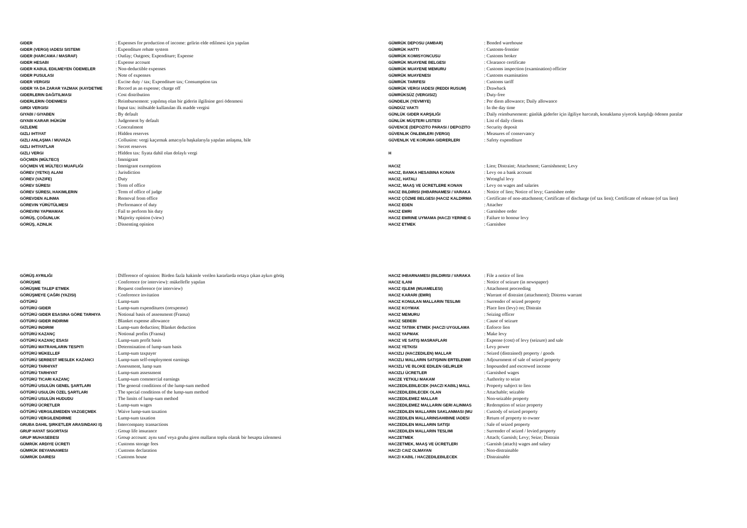| GIDER | : Expenses for production of income: gelirin elde edilmesi için yapılan |
| GIDER (VERGI) IADESI SISTEMI | : Expenditure rebate system |
| GIDER (HARCAMA / MASRAF) | : Outlay; Outgoes; Expenditure; Expense |
| GIDER HESABI | : Expense account |
| GIDER KABUL EDILMEYEN ÖDEMELER | : Non-deductible expenses |
| GIDER PUSULASI | : Note of expenses |
| GIDER VERGISI | : Excise duty / tax; Expenditure tax; Consumption tax |
| GIDER YA DA ZARAR YAZMAK (KAYDETME | : Record as an expense; charge off |
| GIDERLERIN DAĞITILMASI | : Cost distribution |
| GIDERLERIN ÖDENMESI | : Reimbursement: yapılmış olan bir giderin ilgilisine geri ödenmesi |
| GIRDI VERGISI | : Input tax: istihsalde kullanılan ilk madde vergisi |
| GIYABI / GIYABEN | : By default |
| GIYABI KARAR /HÜKÜM | : Judgement by default |
| GIZLEME | : Concealment |
| GIZLI IHTIYAT | : Hidden reserves |
| GIZLI ANLAŞMA / MUVAZA | : Collusion: vergi kaçırmak amacıyla başkalarıyla yapılan anlaşma, hile |
| GIZLI IHTIYATLAR | : Secret reserves |
| GIZLI VERGI | : Hidden tax: fiyata dahil olan dolaylı vergi |
| GÖÇMEN (MÜLTECI) | : Immigrant |
| GÖÇMEN VE MÜLTECI MUAFLIĞI | : Immigrant exemptions |
| GÖREV (YETKI) ALANI | : Jurisdiction |
| GÖREV (VAZIFE) | : Duty |
| GÖREV SÜRESI | : Term of office |
| GÖREV SÜRESI, HAKIMLERIN | : Term of office of judge |
| GÖREVDEN ALINMA | : Removal from office |
| GÖREVIN YÜRÜTÜLMESI | : Performance of duty |
| GÖREVINI YAPMAMAK | : Fail to perform his duty |
| GÖRÜŞ, ÇOĞUNLUK | : Majority opinion (view) |
| GÖRÜŞ, AZINLIK | : Dissenting opinion |
| GÖRÜŞ AYRILIĞI | : Difference of opinion: Birden fazla hakimle verilen kararlarda ortaya çıkan aykırı görüş |
| GÖRÜŞME | : Conference (or interview): mükellefle yapılan |
| GÖRÜŞME TALEP ETMEK | : Request conference (or interview) |
| GÖRÜŞMEYE ÇAĞRI (YAZISI) | : Conference invitation |
| GÖTÜRÜ | : Lump-sum |
| GÖTÜRÜ GIDER | : Lump-sum expenditures (orexpense) |
| GÖTÜRÜ GIDER ESASINA GÖRE TARHIYA | : Notional basis of assessment (Fransa) |
| GÖTÜRÜ GIDER INDIRIMI | : Blanket expense allowance |
| GÖTÜRÜ INDIRIM | : Lump-sum deduction; Blanket deduction |
| GÖTÜRÜ KAZANÇ | : Notional profits (Fransa) |
| GÖTÜRÜ KAZANÇ ESASI | : Lump-sum profit basis |
| GÖTÜRÜ MATRAHLARIN TESPITI | : Determination of lump-sum basis |
| GÖTÜRÜ MÜKELLEF | : Lump-sum taxpayer |
| GÖTÜRÜ SERBEST MESLEK KAZANCI | : Lump-sum self-employment earnings |
| GÖTÜRÜ TARHIYAT | : Assessment, lump sum |
| GÖTÜRÜ TARHIYAT | : Lump-sum assessment |
| GÖTÜRÜ TICARI KAZANÇ | : Lump-sum commercial earnings |
| GÖTÜRÜ USULÜN GENEL ŞARTLARI | : The general conditions of the lump-sum method |
| GÖTÜRÜ USULÜN ÖZEL ŞARTLARI | : The special conditions of the lump-sum method |
| GÖTÜRÜ USULÜN HUDUDU | : The limits of lump-sum method |
| GÖTÜRÜ ÜCRETLER | : Lump-sum wages |
| GÖTÜRÜ VERGILEMEDEN VAZGEÇMEK | : Waive lump-sum taxation |
| GÖTÜRÜ VERGILENDIRME | : Lump-sum taxation |
| GRUBA DAHIL ŞIRKETLER ARASINDAKI IŞ | : Intercompany transactions |
| GRUP HAYAT SIGORTASI | : Group life insurance |
| GRUP MUHASEBESI | : Group account: aynı sınıf veya gruba giren malların toplu olarak bir hesapta izlenmesi |
| GÜMRÜK ARDIYE ÜCRETI | : Customs storage fees |
| GÜMRÜK BEYANNAMESI | : Customs declaration |
| GÜMRÜK DAIRESI | : Customs house |
| GÜMRÜK DEPOSU (AMBAR) | : Bonded warehouse |
| GÜMRÜK HATTI | : Customs-frontier |
| GÜMRÜK KOMISYONCUSU | : Customs broker |
| GÜMRÜK MUAYENE BELGESI | : Clearance certificate |
| GÜMRÜK MUAYENE MEMURU | : Customs inspection (examination) officier |
| GÜMRÜK MUAYENESI | : Customs examination |
| GÜMRÜK TARIFESI | : Customs tariff |
| GÜMRÜK VERGI IADESI (REDDI RUSUM) | : Drawback |
| GÜMRÜKSÜZ (VERGISIZ) | : Duty-free |
| GÜNDELIK (YEVMIYE) | : Per diem allowance; Daily allowance |
| GÜNDÜZ VAKTI | : In the day time |
| GÜNLÜK GIDER KARŞILIĞI | : Daily reimbursement: günlük giderler için ilgiliye harcırah, konaklama yiyecek karşılığı ödenen paralar |
| GÜNLÜK MÜŞTERI LISTESI | : List of daily clients |
| GÜVENCE (DEPOZITO PARASI / DEPOZITO | : Security deposit |
| GÜVENLIK ÖNLEMLERI (VERGI) | : Measures of conservancy |
| GÜVENLIK VE KORUMA GIDRERLERI | : Safety expenditure |
| H | |
| HACIZ | : Lien; Distraint; Attachment; Garnishment; Levy |
| HACIZ, BANKA HESABINA KONAN | : Levy on a bank account |
| HACIZ, HATALI | : Wrongful levy |
| HACIZ, MAAŞ VE ÜCRETLERE KONAN | : Levy on wages and salaries |
| HACIZ BILDIRISI (IHBARNAMESI / VARAKA | : Notice of lien; Notice of levy; Garnishee order |
| HACIZ ÇÖZME BELGESI (HACIZ KALDIRMA | : Certificate of non-attachment; Certificate of discharge (of tax lien); Certificate of release (of tax lien) |
| HACIZ EDEN | : Attacher |
| HACIZ EMRI | : Garnishee order |
| HACIZ EMRINE UYMAMA (HACZI YERINE G | : Failure to honour levy |
| HACIZ ETMEK | : Garnishee |
| HACIZ IHBARNAMESI (BILDIRISI / VARAKA | : File a notice of lien |
| HACIZ ILANI | : Notice of seizure (in newspaper) |
| HACIZ IŞLEMI (MUAMELESI) | : Attachment proceeding |
| HACIZ KARARI (EMRI) | : Warrant of distraint (attachment); Distress warrant |
| HACIZ KONULAN MALLARIN TESLIMI | : Surrender of seized property |
| HACIZ KOYMAK | : Place lien (levy) on; Distrain |
| HACIZ MEMURU | : Seizing officer |
| HACIZ SEBEBI | : Cause of seizure |
| HACIZ TATBIK ETMEK (HACZI UYGULAMA | : Enforce lien |
| HACIZ YAPMAK | : Make levy |
| HACIZ VE SATIŞ MASRAFLARI | : Expense (cost) of levy (seizure) and sale |
| HACIZ YETKISI | : Levy power |
| HACIZLI (HACZEDILEN) MALLAR | : Seized (distrained) property / goods |
| HACIZLI MALLARIN SATIŞININ ERTELENMI | : Adjournment of sale of seized property |
| HACIZLI VE BLOKE EDILEN GELIRLER | : Impounded and escrowed income |
| HACIZLI ÜCRETLER | : Garnished wages |
| HACZE YETKILI MAKAM | : Authority to seize |
| HACZEDILEBILECEK (HACZI KABIL) MALL | : Property subject to lien |
| HACZEDILEBILECEK OLAN | : Attachable; seizable |
| HACZEDILEMEZ MALLAR | : Non-seizable property |
| HACZEDILEMEZ MALLARIN GERI ALINMAS | : Redemption of seize property |
| HACZEDILEN MALLARIN SAKLANMASI (MU | : Custody of seized property |
| HACZEDILEN MALLARINSAHIBINE IADESI | : Return of property to owner |
| HACZEDILEN MALLARIN SATIŞI | : Sale of seized property |
| HACZEDILEN MALLARIN TESLIMI | : Surrender of seized / levied property |
| HACZETMEK | : Attach; Garnish; Levy; Seize; Distrain |
| HACZETMEK, MAAŞ VE ÜCRETLERI | : Garnish (attach) wages and salary |
| HACZI CAIZ OLMAYAN | : Non-distrainable |
| HACZI KABIL / HACZEDILEBILECEK | : Distrainable |